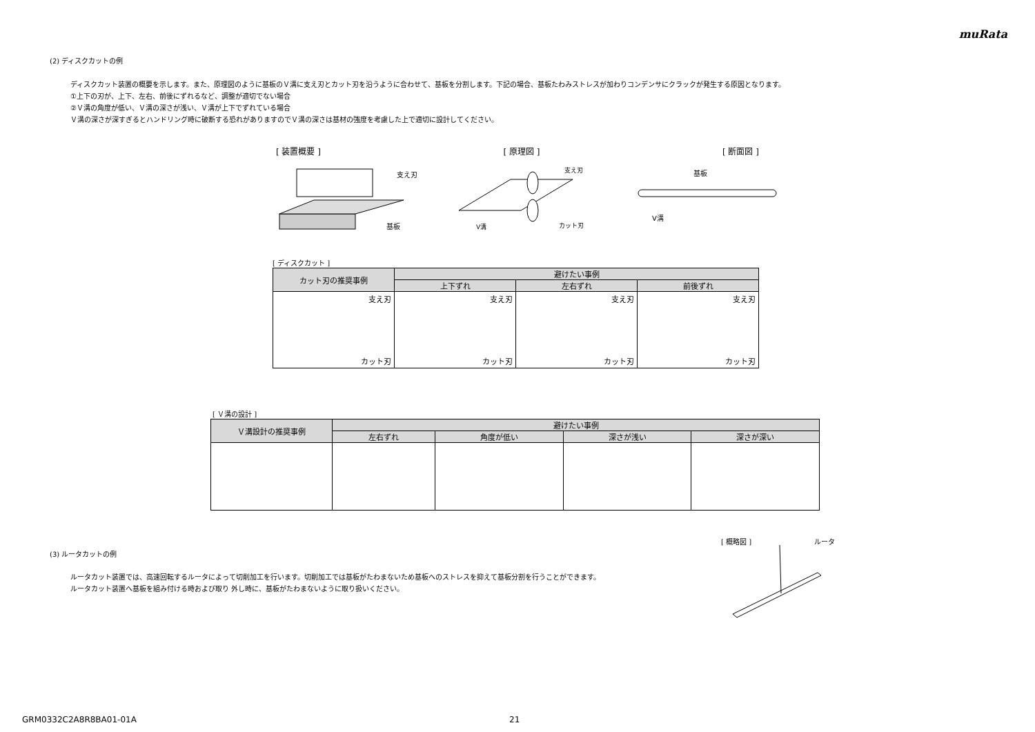muRata
(2) ディスクカットの例
ディスクカット装置の概要を示します。また、原理図のように基板のＶ溝に支え刃とカット刃を沿うように合わせて、基板を分割します。下記の場合、基板たわみストレスが加わりコンデンサにクラックが発生する原因となります。
①上下の刃が、上下、左右、前後にずれるなど、調整が適切でない場合
②Ｖ溝の角度が低い、Ｖ溝の深さが浅い、Ｖ溝が上下でずれている場合
Ｖ溝の深さが深すぎるとハンドリング時に破断する恐れがありますのでＶ溝の深さは基材の強度を考慮した上で適切に設計してください。
[ 装置概要 ] [ 原理図 ] [ 断面図 ]
支え刃
基板
支え刃
V溝
カット刃
基板
V溝
[ ディスクカット ]
| カット刃の推奨事例 | 避けたい事例 | | |
| --- | --- | --- | --- |
| | 上下ずれ | 左右ずれ | 前後ずれ |
| 支え刃 カット刃 | 支え刃 カット刃 | 支え刃 カット刃 | 支え刃 カット刃 |
[ Ｖ溝の設計 ]
| Ｖ溝設計の推奨事例 | 避けたい事例 | | | |
| --- | --- | --- | --- | --- |
| | 左右ずれ | 角度が低い | 深さが浅い | 深さが深い |
(3) ルータカットの例
ルータカット装置では、高速回転するルータによって切削加工を行います。切削加工では基板がたわまないため基板へのストレスを抑えて基板分割を行うことができます。
ルータカット装置へ基板を組み付ける時および取り 外し時に、基板がたわまないように取り扱いください。
[ 概略図 ] ルータ
GRM0332C2A8R8BA01-01A 21